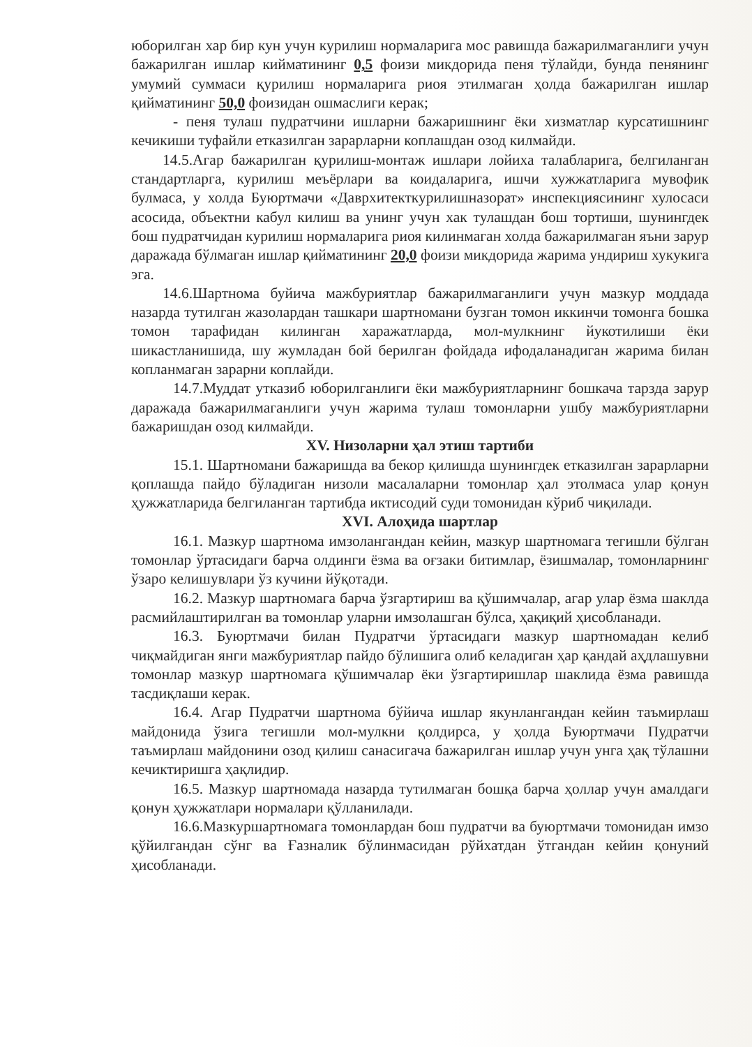юборилган хар бир кун учун курилиш нормаларига мос равишда бажарилмаганлиги учун бажарилган ишлар кийматининг 0,5 фоизи микдорида пеня тўлайди, бунда пенянинг умумий суммаси қурилиш нормаларига риоя этилмаган ҳолда бажарилган ишлар қийматининг 50,0 фоизидан ошмаслиги керак;
- пеня тулаш пудратчини ишларни бажаришнинг ёки хизматлар курсатишнинг кечикиши туфайли етказилган зарарларни коплашдан озод килмайди.
14.5.Агар бажарилган қурилиш-монтаж ишлари лойиха талабларига, белгиланган стандартларга, курилиш меъёрлари ва коидаларига, ишчи хужжатларига мувофик булмаса, у холда Буюртмачи «Даврхитекткурилишназорат» инспекциясининг хулосаси асосида, объектни кабул килиш ва унинг учун хак тулашдан бош тортиши, шунингдек бош пудратчидан курилиш нормаларига риоя килинмаган холда бажарилмаган яъни зарур даражада бўлмаган ишлар қийматининг 20,0 фоизи микдорида жарима ундириш хукукига эга.
14.6.Шартнома буйича мажбуриятлар бажарилмаганлиги учун мазкур моддада назарда тутилган жазолардан ташкари шартномани бузган томон иккинчи томонга бошка томон тарафидан килинган харажатларда, мол-мулкнинг йукотилиши ёки шикастланишида, шу жумладан бой берилган фойдада ифодаланадиган жарима билан копланмаган зарарни коплайди.
14.7.Муддат утказиб юборилганлиги ёки мажбуриятларнинг бошкача тарзда зарур даражада бажарилмаганлиги учун жарима тулаш томонларни ушбу мажбуриятларни бажаришдан озод килмайди.
XV. Низоларни ҳал этиш тартиби
15.1. Шартномани бажаришда ва бекор қилишда шунингдек етказилган зарарларни қоплашда пайдо бўладиган низоли масалаларни томонлар ҳал этолмаса улар қонун ҳужжатларида белгиланган тартибда иктисодий суди томонидан кўриб чиқилади.
XVI. Алоҳида шартлар
16.1. Мазкур шартнома имзолангандан кейин, мазкур шартномага тегишли бўлган томонлар ўртасидаги барча олдинги ёзма ва оғзаки битимлар, ёзишмалар, томонларнинг ўзаро келишувлари ўз кучини йўқотади.
16.2. Мазкур шартномага барча ўзгартириш ва қўшимчалар, агар улар ёзма шаклда расмийлаштирилган ва томонлар уларни имзолашган бўлса, ҳақиқий ҳисобланади.
16.3. Буюртмачи билан Пудратчи ўртасидаги мазкур шартномадан келиб чиқмайдиган янги мажбуриятлар пайдо бўлишига олиб келадиган ҳар қандай аҳдлашувни томонлар мазкур шартномага қўшимчалар ёки ўзгартиришлар шаклида ёзма равишда тасдиқлаши керак.
16.4. Агар Пудратчи шартнома бўйича ишлар якунлангандан кейин таъмирлаш майдонида ўзига тегишли мол-мулкни қолдирса, у ҳолда Буюртмачи Пудратчи таъмирлаш майдонини озод қилиш санасигача бажарилган ишлар учун унга ҳақ тўлашни кечиктиришга ҳақлидир.
16.5. Мазкур шартномада назарда тутилмаган бошқа барча ҳоллар учун амалдаги қонун ҳужжатлари нормалари қўлланилади.
16.6.Мазкуршартномага томонлардан бош пудратчи ва буюртмачи томонидан имзо қўйилгандан сўнг ва Ғазналик бўлинмасидан рўйхатдан ўтгандан кейин қонуний ҳисобланади.